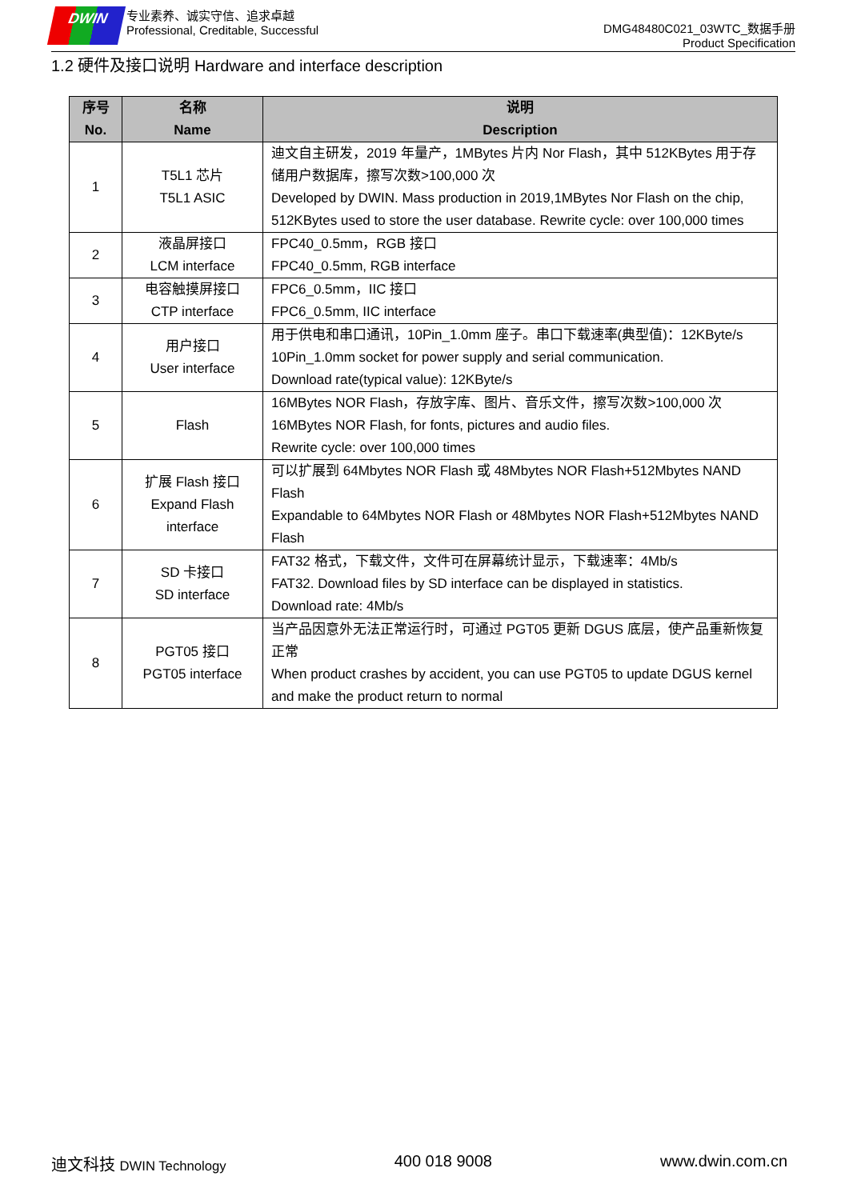DWIN
专业素养、诚实守信、追求卓越
Professional, Creditable, Successful
DMG48480C021_03WTC_数据手册
Product Specification
1.2 硬件及接口说明 Hardware and interface description
| 序号 No. | 名称 Name | 说明 Description |
| --- | --- | --- |
| 1 | T5L1 芯片 T5L1 ASIC | 迪文自主研发，2019 年量产，1MBytes 片内 Nor Flash，其中 512KBytes 用于存储用户数据库，擦写次数>100,000 次 Developed by DWIN. Mass production in 2019,1MBytes Nor Flash on the chip, 512KBytes used to store the user database. Rewrite cycle: over 100,000 times |
| 2 | 液晶屏接口 LCM interface | FPC40_0.5mm，RGB 接口 FPC40_0.5mm, RGB interface |
| 3 | 电容触摸屏接口 CTP interface | FPC6_0.5mm，IIC 接口 FPC6_0.5mm, IIC interface |
| 4 | 用户接口 User interface | 用于供电和串口通讯，10Pin_1.0mm 座子。串口下载速率(典型值)：12KByte/s 10Pin_1.0mm socket for power supply and serial communication. Download rate(typical value): 12KByte/s |
| 5 | Flash | 16MBytes NOR Flash，存放字库、图片、音乐文件，擦写次数>100,000 次 16MBytes NOR Flash, for fonts, pictures and audio files. Rewrite cycle: over 100,000 times |
| 6 | 扩展 Flash 接口 Expand Flash interface | 可以扩展到 64Mbytes NOR Flash 或 48Mbytes NOR Flash+512Mbytes NAND Flash Expandable to 64Mbytes NOR Flash or 48Mbytes NOR Flash+512Mbytes NAND Flash |
| 7 | SD 卡接口 SD interface | FAT32 格式，下载文件，文件可在屏幕统计显示，下载速率：4Mb/s FAT32. Download files by SD interface can be displayed in statistics. Download rate: 4Mb/s |
| 8 | PGT05 接口 PGT05 interface | 当产品因意外无法正常运行时，可通过 PGT05 更新 DGUS 底层，使产品重新恢复正常 When product crashes by accident, you can use PGT05 to update DGUS kernel and make the product return to normal |
迪文科技 DWIN Technology 400 018 9008 www.dwin.com.cn